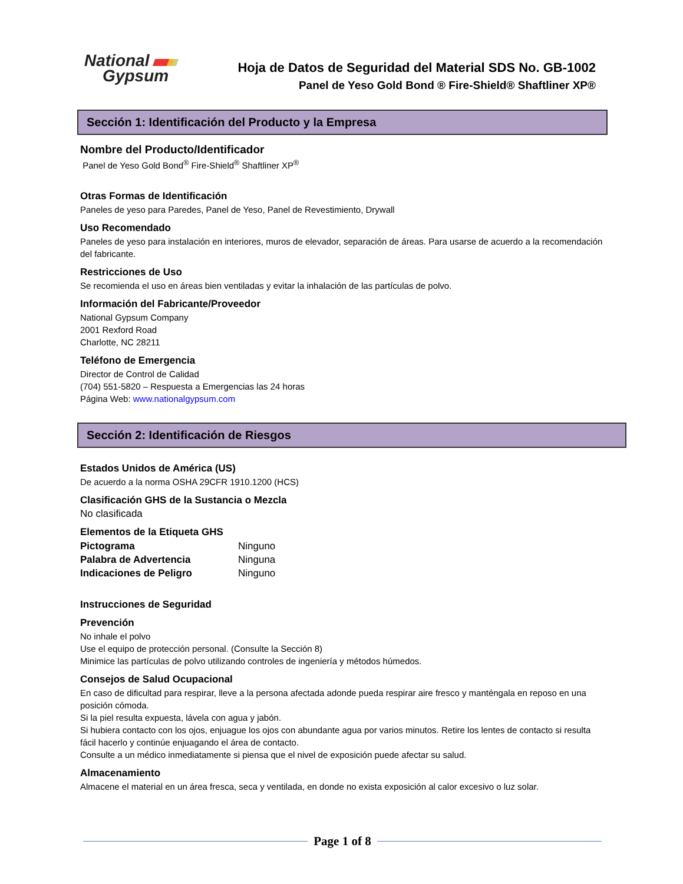National
Gypsum
Hoja de Datos de Seguridad del Material SDS No. GB-1002
Panel de Yeso Gold Bond ® Fire-Shield® Shaftliner XP®
Sección 1: Identificación del Producto y la Empresa
Nombre del Producto/Identificador
Panel de Yeso Gold Bond<sup>®</sup> Fire-Shield<sup>®</sup> Shaftliner XP<sup>®</sup>
Otras Formas de Identificación
Paneles de yeso para Paredes, Panel de Yeso, Panel de Revestimiento, Drywall
Uso Recomendado
Paneles de yeso para instalación en interiores, muros de elevador, separación de áreas. Para usarse de acuerdo a la recomendación del fabricante.
Restricciones de Uso
Se recomienda el uso en áreas bien ventiladas y evitar la inhalación de las partículas de polvo.
Información del Fabricante/Proveedor
National Gypsum Company
2001 Rexford Road
Charlotte, NC 28211
Teléfono de Emergencia
Director de Control de Calidad
(704) 551-5820 – Respuesta a Emergencias las 24 horas
Página Web: www.nationalgypsum.com
Sección 2: Identificación de Riesgos
Estados Unidos de América (US)
De acuerdo a la norma OSHA 29CFR 1910.1200 (HCS)
Clasificación GHS de la Sustancia o Mezcla
No clasificada
Elementos de la Etiqueta GHS
Pictograma Ninguno
Palabra de Advertencia Ninguna
Indicaciones de Peligro Ninguno
Instrucciones de Seguridad
Prevención
No inhale el polvo
Use el equipo de protección personal. (Consulte la Sección 8)
Minimice las partículas de polvo utilizando controles de ingeniería y métodos húmedos.
Consejos de Salud Ocupacional
En caso de dificultad para respirar, lleve a la persona afectada adonde pueda respirar aire fresco y manténgala en reposo en una posición cómoda.
Si la piel resulta expuesta, lávela con agua y jabón.
Si hubiera contacto con los ojos, enjuague los ojos con abundante agua por varios minutos. Retire los lentes de contacto si resulta fácil hacerlo y continúe enjuagando el área de contacto.
Consulte a un médico inmediatamente si piensa que el nivel de exposición puede afectar su salud.
Almacenamiento
Almacene el material en un área fresca, seca y ventilada, en donde no exista exposición al calor excesivo o luz solar.
Page 1 of 8